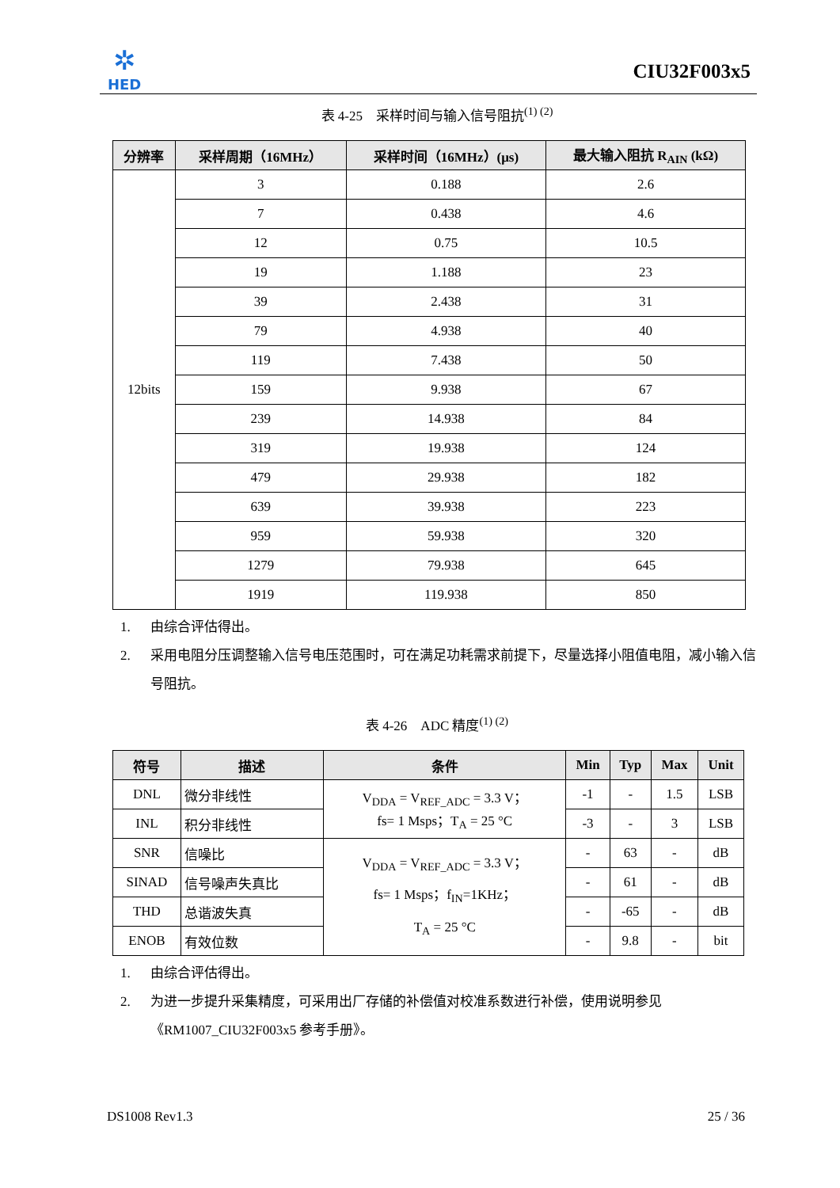✲
HED
CIU32F003x5
表 4-25　采样时间与输入信号阻抗<sup>(1) (2)</sup>
| 分辨率 | 采样周期（16MHz） | 采样时间（16MHz）(μs) | 最大输入阻抗 R<sub>AIN</sub> (kΩ) |
| --- | --- | --- | --- |
| 12bits | 3 | 0.188 | 2.6 |
| | 7 | 0.438 | 4.6 |
| | 12 | 0.75 | 10.5 |
| | 19 | 1.188 | 23 |
| | 39 | 2.438 | 31 |
| | 79 | 4.938 | 40 |
| | 119 | 7.438 | 50 |
| | 159 | 9.938 | 67 |
| | 239 | 14.938 | 84 |
| | 319 | 19.938 | 124 |
| | 479 | 29.938 | 182 |
| | 639 | 39.938 | 223 |
| | 959 | 59.938 | 320 |
| | 1279 | 79.938 | 645 |
| | 1919 | 119.938 | 850 |
1. 由综合评估得出。
2. 采用电阻分压调整输入信号电压范围时，可在满足功耗需求前提下，尽量选择小阻值电阻，减小输入信号阻抗。
表 4-26　ADC 精度<sup>(1) (2)</sup>
| 符号 | 描述 | 条件 | Min | Typ | Max | Unit |
| --- | --- | --- | --- | --- | --- | --- |
| DNL | 微分非线性 | V<sub>DDA</sub> = V<sub>REF_ADC</sub> = 3.3 V； fs= 1 Msps；T<sub>A</sub> = 25 °C | -1 | - | 1.5 | LSB |
| INL | 积分非线性 | | -3 | - | 3 | LSB |
| SNR | 信噪比 | V<sub>DDA</sub> = V<sub>REF_ADC</sub> = 3.3 V； fs= 1 Msps；f<sub>IN</sub>=1KHz； T<sub>A</sub> = 25 °C | - | 63 | - | dB |
| SINAD | 信号噪声失真比 | | - | 61 | - | dB |
| THD | 总谐波失真 | | - | -65 | - | dB |
| ENOB | 有效位数 | | - | 9.8 | - | bit |
1. 由综合评估得出。
2. 为进一步提升采集精度，可采用出厂存储的补偿值对校准系数进行补偿，使用说明参见《RM1007_CIU32F003x5 参考手册》。
DS1008 Rev1.3 25 / 36